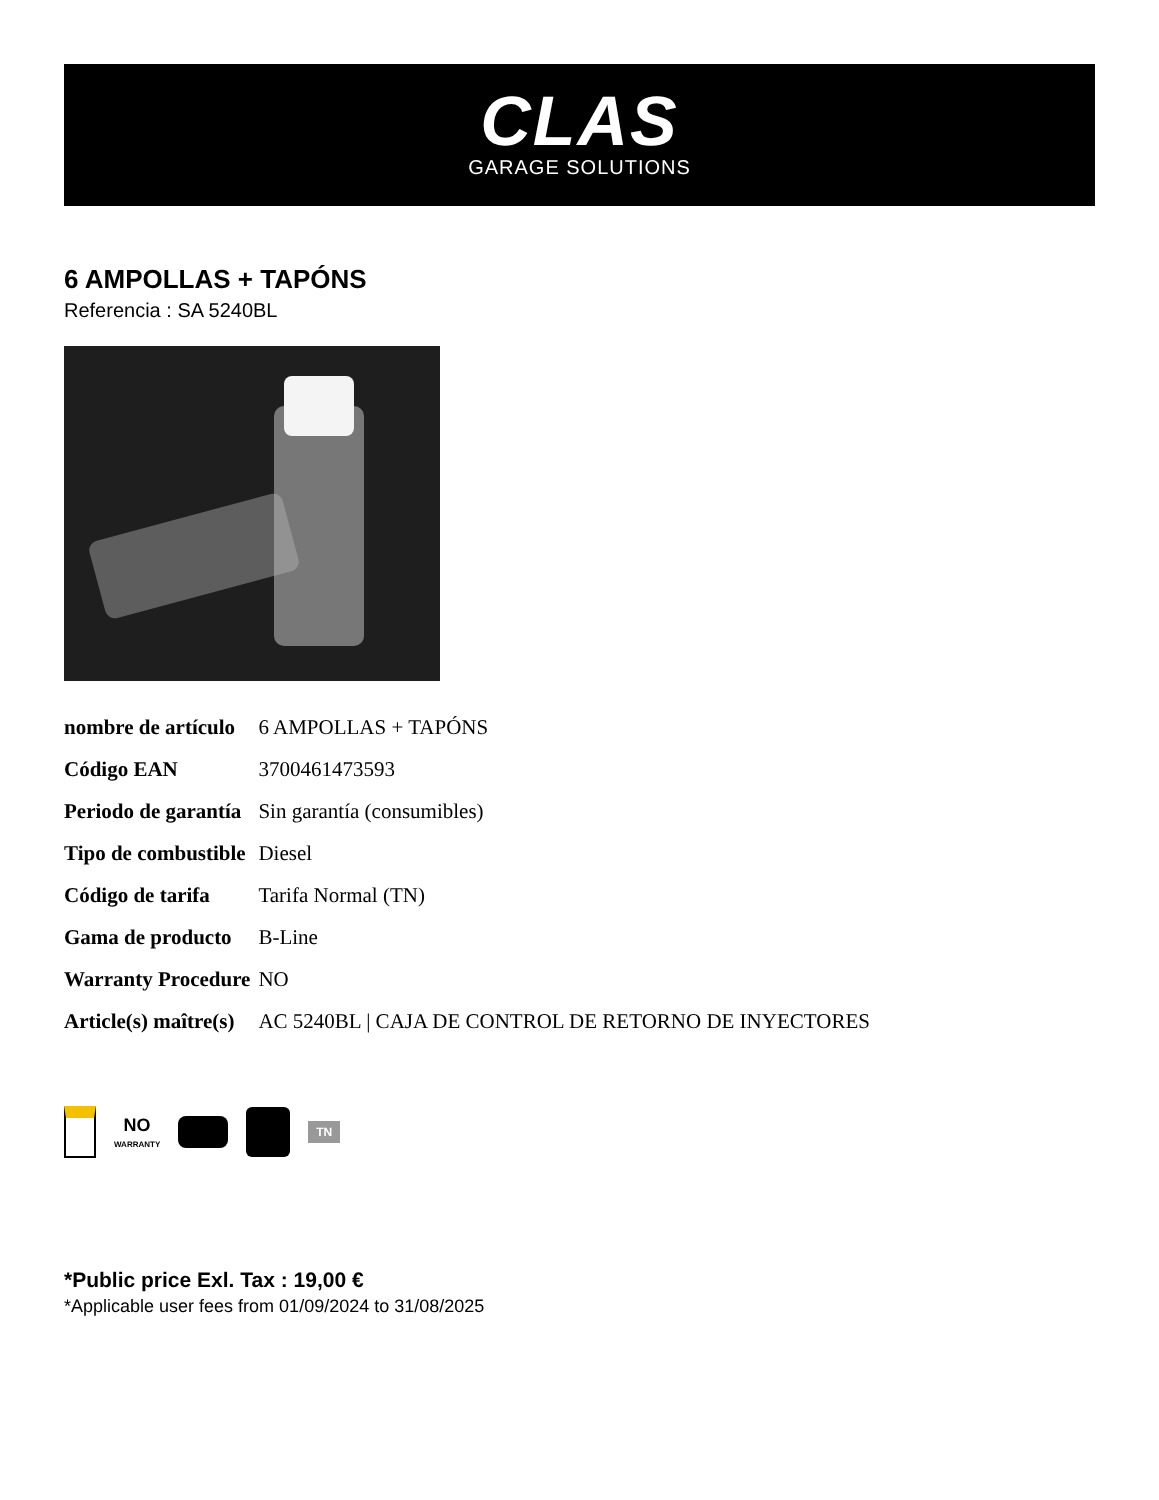CLAS
GARAGE SOLUTIONS
6 AMPOLLAS + TAPÓNS
Referencia : SA 5240BL
| nombre de artículo | 6 AMPOLLAS + TAPÓNS |
| Código EAN | 3700461473593 |
| Periodo de garantía | Sin garantía (consumibles) |
| Tipo de combustible | Diesel |
| Código de tarifa | Tarifa Normal (TN) |
| Gama de producto | B-Line |
| Warranty Procedure | NO |
| Article(s) maître(s) | AC 5240BL / CAJA DE CONTROL DE RETORNO DE INYECTORES |
NO
WARRANTY
TN
*Public price Exl. Tax : 19,00 €
*Applicable user fees from 01/09/2024 to 31/08/2025